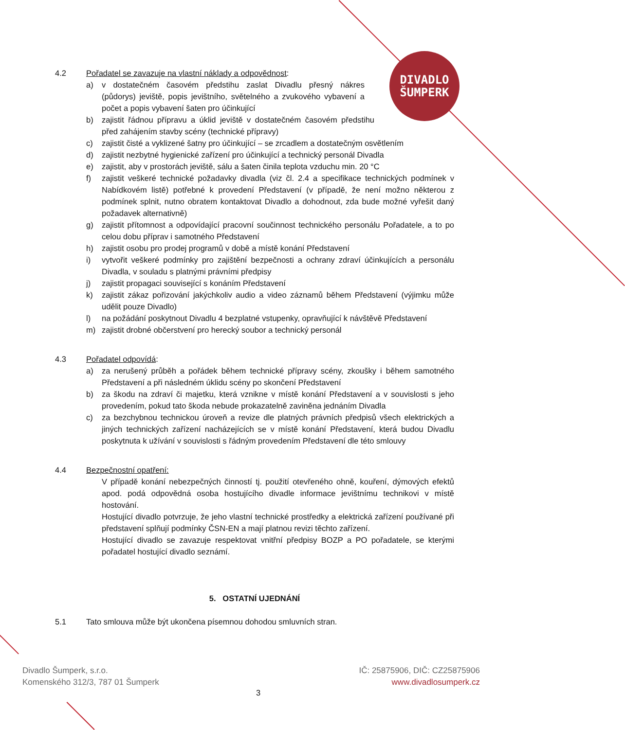DIVADLO
ŠUMPERK
4.2 Pořadatel se zavazuje na vlastní náklady a odpovědnost:
a) v dostatečném časovém předstihu zaslat Divadlu přesný nákres (půdorys) jeviště, popis jevištního, světelného a zvukového vybavení a počet a popis vybavení šaten pro účinkující
b) zajistit řádnou přípravu a úklid jeviště v dostatečném časovém předstihu před zahájením stavby scény (technické přípravy)
c) zajistit čisté a vyklizené šatny pro účinkující – se zrcadlem a dostatečným osvětlením
d) zajistit nezbytné hygienické zařízení pro účinkující a technický personál Divadla
e) zajistit, aby v prostorách jeviště, sálu a šaten činila teplota vzduchu min. 20 °C
f) zajistit veškeré technické požadavky divadla (viz čl. 2.4 a specifikace technických podmínek v Nabídkovém listě) potřebné k provedení Představení (v případě, že není možno některou z podmínek splnit, nutno obratem kontaktovat Divadlo a dohodnout, zda bude možné vyřešit daný požadavek alternativně)
g) zajistit přítomnost a odpovídající pracovní součinnost technického personálu Pořadatele, a to po celou dobu příprav i samotného Představení
h) zajistit osobu pro prodej programů v době a místě konání Představení
i) vytvořit veškeré podmínky pro zajištění bezpečnosti a ochrany zdraví účinkujících a personálu Divadla, v souladu s platnými právními předpisy
j) zajistit propagaci související s konáním Představení
k) zajistit zákaz pořizování jakýchkoliv audio a video záznamů během Představení (výjimku může udělit pouze Divadlo)
l) na požádání poskytnout Divadlu 4 bezplatné vstupenky, opravňující k návštěvě Představení
m) zajistit drobné občerstvení pro herecký soubor a technický personál
4.3 Pořadatel odpovídá:
a) za nerušený průběh a pořádek během technické přípravy scény, zkoušky i během samotného Představení a při následném úklidu scény po skončení Představení
b) za škodu na zdraví či majetku, která vznikne v místě konání Představení a v souvislosti s jeho provedením, pokud tato škoda nebude prokazatelně zaviněna jednáním Divadla
c) za bezchybnou technickou úroveň a revize dle platných právních předpisů všech elektrických a jiných technických zařízení nacházejících se v místě konání Představení, která budou Divadlu poskytnuta k užívání v souvislosti s řádným provedením Představení dle této smlouvy
4.4 Bezpečnostní opatření:
V případě konání nebezpečných činností tj. použití otevřeného ohně, kouření, dýmových efektů apod. podá odpovědná osoba hostujícího divadle informace jevištnímu technikovi v místě hostování.
Hostující divadlo potvrzuje, že jeho vlastní technické prostředky a elektrická zařízení používané při představení splňují podmínky ČSN-EN a mají platnou revizi těchto zařízení.
Hostující divadlo se zavazuje respektovat vnitřní předpisy BOZP a PO pořadatele, se kterými pořadatel hostující divadlo seznámí.
5. OSTATNÍ UJEDNÁNÍ
5.1 Tato smlouva může být ukončena písemnou dohodou smluvních stran.
Divadlo Šumperk, s.r.o.
Komenského 312/3, 787 01 Šumperk
IČ: 25875906, DIČ: CZ25875906
www.divadlosumperk.cz
3